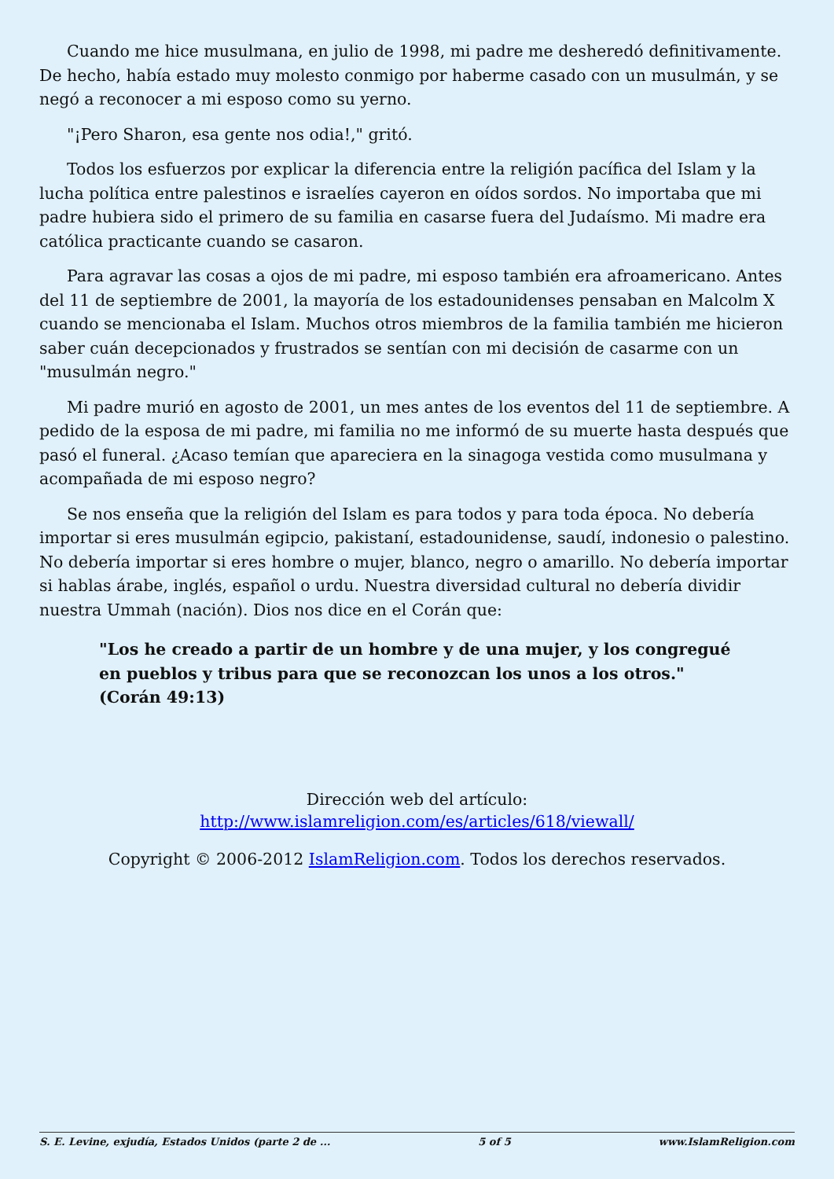Cuando me hice musulmana, en julio de 1998, mi padre me desheredó definitivamente. De hecho, había estado muy molesto conmigo por haberme casado con un musulmán, y se negó a reconocer a mi esposo como su yerno.
"¡Pero Sharon, esa gente nos odia!," gritó.
Todos los esfuerzos por explicar la diferencia entre la religión pacífica del Islam y la lucha política entre palestinos e israelíes cayeron en oídos sordos. No importaba que mi padre hubiera sido el primero de su familia en casarse fuera del Judaísmo. Mi madre era católica practicante cuando se casaron.
Para agravar las cosas a ojos de mi padre, mi esposo también era afroamericano. Antes del 11 de septiembre de 2001, la mayoría de los estadounidenses pensaban en Malcolm X cuando se mencionaba el Islam. Muchos otros miembros de la familia también me hicieron saber cuán decepcionados y frustrados se sentían con mi decisión de casarme con un "musulmán negro."
Mi padre murió en agosto de 2001, un mes antes de los eventos del 11 de septiembre. A pedido de la esposa de mi padre, mi familia no me informó de su muerte hasta después que pasó el funeral. ¿Acaso temían que apareciera en la sinagoga vestida como musulmana y acompañada de mi esposo negro?
Se nos enseña que la religión del Islam es para todos y para toda época. No debería importar si eres musulmán egipcio, pakistaní, estadounidense, saudí, indonesio o palestino. No debería importar si eres hombre o mujer, blanco, negro o amarillo. No debería importar si hablas árabe, inglés, español o urdu. Nuestra diversidad cultural no debería dividir nuestra Ummah (nación). Dios nos dice en el Corán que:
"Los he creado a partir de un hombre y de una mujer, y los congregué en pueblos y tribus para que se reconozcan los unos a los otros." (Corán 49:13)
Dirección web del artículo:
http://www.islamreligion.com/es/articles/618/viewall/
Copyright © 2006-2012 IslamReligion.com. Todos los derechos reservados.
S. E. Levine, exjudía, Estados Unidos (parte 2 de ... 5 of 5 www.IslamReligion.com